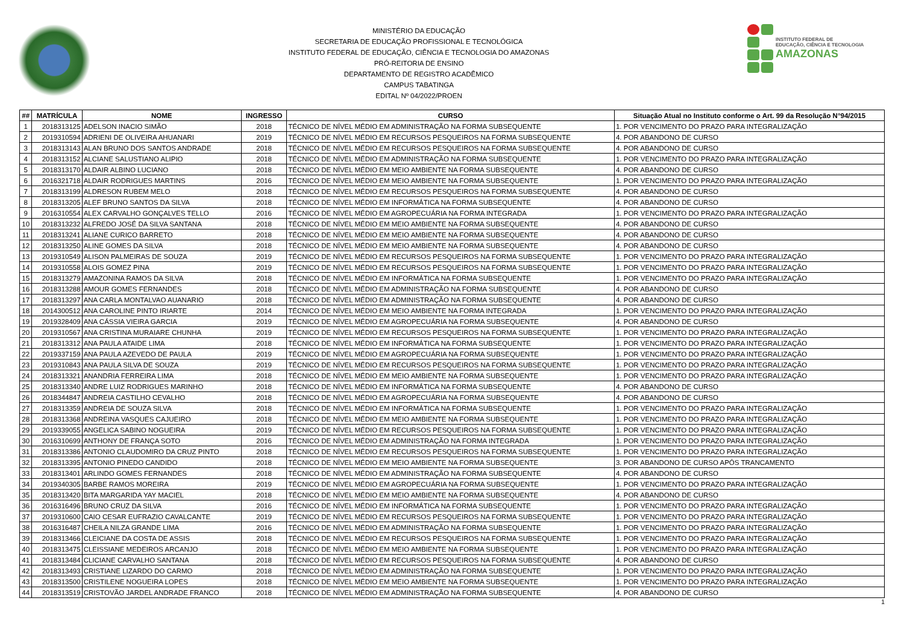MINISTÉRIO DA EDUCAÇÃO
SECRETARIA DE EDUCAÇÃO PROFISSIONAL E TECNOLÓGICA
INSTITUTO FEDERAL DE EDUCAÇÃO, CIÊNCIA E TECNOLOGIA DO AMAZONAS
PRÓ-REITORIA DE ENSINO
DEPARTAMENTO DE REGISTRO ACADÊMICO
CAMPUS TABATINGA
EDITAL Nº 04/2022/PROEN
INSTITUTO FEDERAL DE
EDUCAÇÃO, CIÊNCIA E TECNOLOGIA
AMAZONAS
| ## | MATRÍCULA | NOME | INGRESSO | CURSO | Situação Atual no Instituto conforme o Art. 99 da Resolução N°94/2015 |
| --- | --- | --- | --- | --- | --- |
| 1 | 2018313125 | ADELSON INACIO SIMÃO | 2018 | TÉCNICO DE NÍVEL MÉDIO EM ADMINISTRAÇÃO NA FORMA SUBSEQUENTE | 1. POR VENCIMENTO DO PRAZO PARA INTEGRALIZAÇÃO |
| 2 | 2019310594 | ADRIENI DE OLIVEIRA AHUANARI | 2019 | TÉCNICO DE NÍVEL MÉDIO EM RECURSOS PESQUEIROS NA FORMA SUBSEQUENTE | 4. POR ABANDONO DE CURSO |
| 3 | 2018313143 | ALAN BRUNO DOS SANTOS ANDRADE | 2018 | TÉCNICO DE NÍVEL MÉDIO EM RECURSOS PESQUEIROS NA FORMA SUBSEQUENTE | 4. POR ABANDONO DE CURSO |
| 4 | 2018313152 | ALCIANE SALUSTIANO ALIPIO | 2018 | TÉCNICO DE NÍVEL MÉDIO EM ADMINISTRAÇÃO NA FORMA SUBSEQUENTE | 1. POR VENCIMENTO DO PRAZO PARA INTEGRALIZAÇÃO |
| 5 | 2018313170 | ALDAIR ALBINO LUCIANO | 2018 | TÉCNICO DE NÍVEL MÉDIO EM MEIO AMBIENTE NA FORMA SUBSEQUENTE | 4. POR ABANDONO DE CURSO |
| 6 | 2016321718 | ALDAIR RODRIGUES MARTINS | 2016 | TÉCNICO DE NÍVEL MÉDIO EM MEIO AMBIENTE NA FORMA SUBSEQUENTE | 1. POR VENCIMENTO DO PRAZO PARA INTEGRALIZAÇÃO |
| 7 | 2018313199 | ALDRESON RUBEM MELO | 2018 | TÉCNICO DE NÍVEL MÉDIO EM RECURSOS PESQUEIROS NA FORMA SUBSEQUENTE | 4. POR ABANDONO DE CURSO |
| 8 | 2018313205 | ALEF BRUNO SANTOS DA SILVA | 2018 | TÉCNICO DE NÍVEL MÉDIO EM INFORMÁTICA NA FORMA SUBSEQUENTE | 4. POR ABANDONO DE CURSO |
| 9 | 2016310554 | ALEX CARVALHO GONÇALVES TELLO | 2016 | TÉCNICO DE NÍVEL MÉDIO EM AGROPECUÁRIA NA FORMA INTEGRADA | 1. POR VENCIMENTO DO PRAZO PARA INTEGRALIZAÇÃO |
| 10 | 2018313232 | ALFREDO JOSÉ DA SILVA SANTANA | 2018 | TÉCNICO DE NÍVEL MÉDIO EM MEIO AMBIENTE NA FORMA SUBSEQUENTE | 4. POR ABANDONO DE CURSO |
| 11 | 2018313241 | ALIANE CURICO BARRETO | 2018 | TÉCNICO DE NÍVEL MÉDIO EM MEIO AMBIENTE NA FORMA SUBSEQUENTE | 4. POR ABANDONO DE CURSO |
| 12 | 2018313250 | ALINE GOMES DA SILVA | 2018 | TÉCNICO DE NÍVEL MÉDIO EM MEIO AMBIENTE NA FORMA SUBSEQUENTE | 4. POR ABANDONO DE CURSO |
| 13 | 2019310549 | ALISON PALMEIRAS DE SOUZA | 2019 | TÉCNICO DE NÍVEL MÉDIO EM RECURSOS PESQUEIROS NA FORMA SUBSEQUENTE | 1. POR VENCIMENTO DO PRAZO PARA INTEGRALIZAÇÃO |
| 14 | 2019310558 | ALOIS GOMEZ PINA | 2019 | TÉCNICO DE NÍVEL MÉDIO EM RECURSOS PESQUEIROS NA FORMA SUBSEQUENTE | 1. POR VENCIMENTO DO PRAZO PARA INTEGRALIZAÇÃO |
| 15 | 2018313279 | AMAZONINA RAMOS DA SILVA | 2018 | TÉCNICO DE NÍVEL MÉDIO EM INFORMÁTICA NA FORMA SUBSEQUENTE | 1. POR VENCIMENTO DO PRAZO PARA INTEGRALIZAÇÃO |
| 16 | 2018313288 | AMOUR GOMES FERNANDES | 2018 | TÉCNICO DE NÍVEL MÉDIO EM ADMINISTRAÇÃO NA FORMA SUBSEQUENTE | 4. POR ABANDONO DE CURSO |
| 17 | 2018313297 | ANA CARLA MONTALVAO AUANARIO | 2018 | TÉCNICO DE NÍVEL MÉDIO EM ADMINISTRAÇÃO NA FORMA SUBSEQUENTE | 4. POR ABANDONO DE CURSO |
| 18 | 2014300512 | ANA CAROLINE PINTO IRIARTE | 2014 | TÉCNICO DE NÍVEL MÉDIO EM MEIO AMBIENTE NA FORMA INTEGRADA | 1. POR VENCIMENTO DO PRAZO PARA INTEGRALIZAÇÃO |
| 19 | 2019328409 | ANA CÁSSIA VIEIRA GARCIA | 2019 | TÉCNICO DE NÍVEL MÉDIO EM AGROPECUÁRIA NA FORMA SUBSEQUENTE | 4. POR ABANDONO DE CURSO |
| 20 | 2019310567 | ANA CRISTINA MURAIARE CHUNHA | 2019 | TÉCNICO DE NÍVEL MÉDIO EM RECURSOS PESQUEIROS NA FORMA SUBSEQUENTE | 1. POR VENCIMENTO DO PRAZO PARA INTEGRALIZAÇÃO |
| 21 | 2018313312 | ANA PAULA ATAIDE LIMA | 2018 | TÉCNICO DE NÍVEL MÉDIO EM INFORMÁTICA NA FORMA SUBSEQUENTE | 1. POR VENCIMENTO DO PRAZO PARA INTEGRALIZAÇÃO |
| 22 | 2019337159 | ANA PAULA AZEVEDO DE PAULA | 2019 | TÉCNICO DE NÍVEL MÉDIO EM AGROPECUÁRIA NA FORMA SUBSEQUENTE | 1. POR VENCIMENTO DO PRAZO PARA INTEGRALIZAÇÃO |
| 23 | 2019310843 | ANA PAULA SILVA DE SOUZA | 2019 | TÉCNICO DE NÍVEL MÉDIO EM RECURSOS PESQUEIROS NA FORMA SUBSEQUENTE | 1. POR VENCIMENTO DO PRAZO PARA INTEGRALIZAÇÃO |
| 24 | 2018313321 | ANANDRIA FERREIRA LIMA | 2018 | TÉCNICO DE NÍVEL MÉDIO EM MEIO AMBIENTE NA FORMA SUBSEQUENTE | 1. POR VENCIMENTO DO PRAZO PARA INTEGRALIZAÇÃO |
| 25 | 2018313340 | ANDRE LUIZ RODRIGUES MARINHO | 2018 | TÉCNICO DE NÍVEL MÉDIO EM INFORMÁTICA NA FORMA SUBSEQUENTE | 4. POR ABANDONO DE CURSO |
| 26 | 2018344847 | ANDREIA CASTILHO CEVALHO | 2018 | TÉCNICO DE NÍVEL MÉDIO EM AGROPECUÁRIA NA FORMA SUBSEQUENTE | 4. POR ABANDONO DE CURSO |
| 27 | 2018313359 | ANDREIA DE SOUZA SILVA | 2018 | TÉCNICO DE NÍVEL MÉDIO EM INFORMÁTICA NA FORMA SUBSEQUENTE | 1. POR VENCIMENTO DO PRAZO PARA INTEGRALIZAÇÃO |
| 28 | 2018313368 | ANDREINA VASQUES CAJUEIRO | 2018 | TÉCNICO DE NÍVEL MÉDIO EM MEIO AMBIENTE NA FORMA SUBSEQUENTE | 1. POR VENCIMENTO DO PRAZO PARA INTEGRALIZAÇÃO |
| 29 | 2019339055 | ANGELICA SABINO NOGUEIRA | 2019 | TÉCNICO DE NÍVEL MÉDIO EM RECURSOS PESQUEIROS NA FORMA SUBSEQUENTE | 1. POR VENCIMENTO DO PRAZO PARA INTEGRALIZAÇÃO |
| 30 | 2016310699 | ANTHONY DE FRANÇA SOTO | 2016 | TÉCNICO DE NÍVEL MÉDIO EM ADMINISTRAÇÃO NA FORMA INTEGRADA | 1. POR VENCIMENTO DO PRAZO PARA INTEGRALIZAÇÃO |
| 31 | 2018313386 | ANTONIO CLAUDOMIRO DA CRUZ PINTO | 2018 | TÉCNICO DE NÍVEL MÉDIO EM RECURSOS PESQUEIROS NA FORMA SUBSEQUENTE | 1. POR VENCIMENTO DO PRAZO PARA INTEGRALIZAÇÃO |
| 32 | 2018313395 | ANTONIO PINEDO CANDIDO | 2018 | TÉCNICO DE NÍVEL MÉDIO EM MEIO AMBIENTE NA FORMA SUBSEQUENTE | 3. POR ABANDONO DE CURSO APÓS TRANCAMENTO |
| 33 | 2018313401 | ARLINDO GOMES FERNANDES | 2018 | TÉCNICO DE NÍVEL MÉDIO EM ADMINISTRAÇÃO NA FORMA SUBSEQUENTE | 4. POR ABANDONO DE CURSO |
| 34 | 2019340305 | BARBE RAMOS MOREIRA | 2019 | TÉCNICO DE NÍVEL MÉDIO EM AGROPECUÁRIA NA FORMA SUBSEQUENTE | 1. POR VENCIMENTO DO PRAZO PARA INTEGRALIZAÇÃO |
| 35 | 2018313420 | BITA MARGARIDA YAY MACIEL | 2018 | TÉCNICO DE NÍVEL MÉDIO EM MEIO AMBIENTE NA FORMA SUBSEQUENTE | 4. POR ABANDONO DE CURSO |
| 36 | 2016316496 | BRUNO CRUZ DA SILVA | 2016 | TÉCNICO DE NÍVEL MÉDIO EM INFORMÁTICA NA FORMA SUBSEQUENTE | 1. POR VENCIMENTO DO PRAZO PARA INTEGRALIZAÇÃO |
| 37 | 2019310600 | CAIO CESAR EUFRAZIO CAVALCANTE | 2019 | TÉCNICO DE NÍVEL MÉDIO EM RECURSOS PESQUEIROS NA FORMA SUBSEQUENTE | 1. POR VENCIMENTO DO PRAZO PARA INTEGRALIZAÇÃO |
| 38 | 2016316487 | CHEILA NILZA GRANDE LIMA | 2016 | TÉCNICO DE NÍVEL MÉDIO EM ADMINISTRAÇÃO NA FORMA SUBSEQUENTE | 1. POR VENCIMENTO DO PRAZO PARA INTEGRALIZAÇÃO |
| 39 | 2018313466 | CLEICIANE DA COSTA DE ASSIS | 2018 | TÉCNICO DE NÍVEL MÉDIO EM RECURSOS PESQUEIROS NA FORMA SUBSEQUENTE | 1. POR VENCIMENTO DO PRAZO PARA INTEGRALIZAÇÃO |
| 40 | 2018313475 | CLEISSIANE MEDEIROS ARCANJO | 2018 | TÉCNICO DE NÍVEL MÉDIO EM MEIO AMBIENTE NA FORMA SUBSEQUENTE | 1. POR VENCIMENTO DO PRAZO PARA INTEGRALIZAÇÃO |
| 41 | 2018313484 | CLICIANE CARVALHO SANTANA | 2018 | TÉCNICO DE NÍVEL MÉDIO EM RECURSOS PESQUEIROS NA FORMA SUBSEQUENTE | 4. POR ABANDONO DE CURSO |
| 42 | 2018313493 | CRISTIANE LIZARDO DO CARMO | 2018 | TÉCNICO DE NÍVEL MÉDIO EM ADMINISTRAÇÃO NA FORMA SUBSEQUENTE | 1. POR VENCIMENTO DO PRAZO PARA INTEGRALIZAÇÃO |
| 43 | 2018313500 | CRISTILENE NOGUEIRA LOPES | 2018 | TÉCNICO DE NÍVEL MÉDIO EM MEIO AMBIENTE NA FORMA SUBSEQUENTE | 1. POR VENCIMENTO DO PRAZO PARA INTEGRALIZAÇÃO |
| 44 | 2018313519 | CRISTOVÃO JARDEL ANDRADE FRANCO | 2018 | TÉCNICO DE NÍVEL MÉDIO EM ADMINISTRAÇÃO NA FORMA SUBSEQUENTE | 4. POR ABANDONO DE CURSO |
1